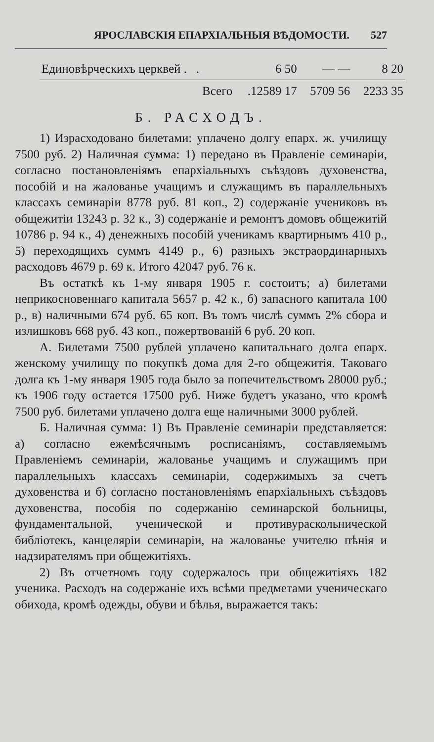ЯРОСЛАВСКІЯ ЕПАРХІАЛЬНЫЯ ВѢДОМОСТИ. 527
| Единовѣрческихъ церквей . . | 6 50 | — — | 8 20 |
| Всего | .12589 17 | 5709 56 | 2233 35 |
Б. РАСХОДЪ.
1) Израсходовано билетами: уплачено долгу епарх. ж. училищу 7500 руб. 2) Наличная сумма: 1) передано въ Правленіе семинаріи, согласно постановленіямъ епархіальныхъ съѣздовъ духовенства, пособій и на жалованье учащимъ и служащимъ въ параллельныхъ классахъ семинаріи 8778 руб. 81 коп., 2) содержаніе учениковъ въ общежитіи 13243 р. 32 к., 3) содержаніе и ремонтъ домовъ общежитій 10786 р. 94 к., 4) денежныхъ пособій ученикамъ квартирнымъ 410 р., 5) переходящихъ суммъ 4149 р., 6) разныхъ экстраординарныхъ расходовъ 4679 р. 69 к. Итого 42047 руб. 76 к.
Въ остаткѣ къ 1-му января 1905 г. состоитъ; а) билетами неприкосновеннаго капитала 5657 р. 42 к., б) запасного капитала 100 р., в) наличными 674 руб. 65 коп. Въ томъ числѣ суммъ 2% сбора и излишковъ 668 руб. 43 коп., пожертвованій 6 руб. 20 коп.
А. Билетами 7500 рублей уплачено капитальнаго долга епарх. женскому училищу по покупкѣ дома для 2-го общежитія. Таковаго долга къ 1-му января 1905 года было за попечительствомъ 28000 руб.; къ 1906 году остается 17500 руб. Ниже будетъ указано, что кромѣ 7500 руб. билетами уплачено долга еще наличными 3000 рублей.
Б. Наличная сумма: 1) Въ Правленіе семинаріи представляется: а) согласно ежемѣсячнымъ росписаніямъ, составляемымъ Правленіемъ семинаріи, жалованье учащимъ и служащимъ при параллельныхъ классахъ семинаріи, содержимыхъ за счетъ духовенства и б) согласно постановленіямъ епархіальныхъ съѣздовъ духовенства, пособія по содержанію семинарской больницы, фундаментальной, ученической и противураскольнической библіотекъ, канцеляріи семинаріи, на жалованье учителю пѣнія и надзирателямъ при общежитіяхъ.
2) Въ отчетномъ году содержалось при общежитіяхъ 182 ученика. Расходъ на содержаніе ихъ всѣми предметами ученическаго обихода, кромѣ одежды, обуви и бѣлья, выражается такъ: